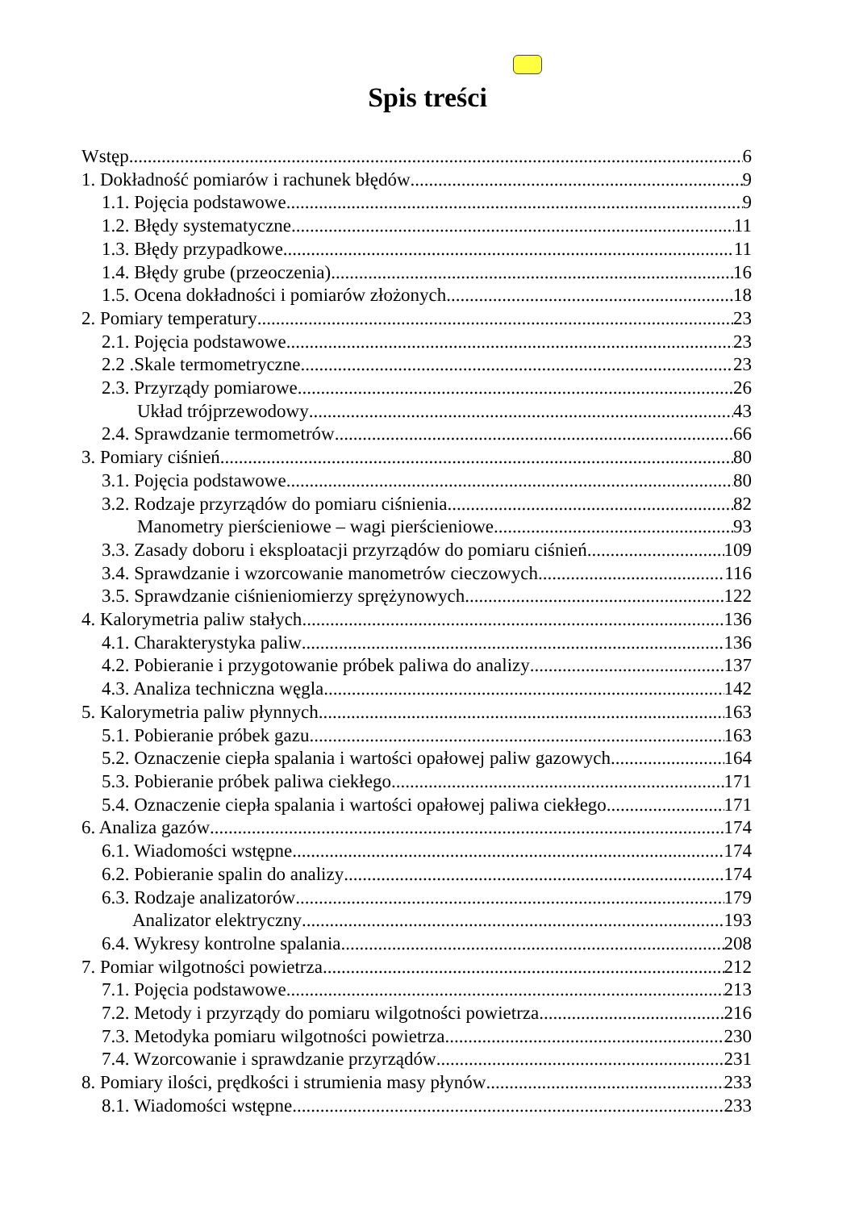Spis treści
Wstęp 6
1. Dokładność pomiarów i rachunek błędów 9
1.1. Pojęcia podstawowe 9
1.2. Błędy systematyczne 11
1.3. Błędy przypadkowe 11
1.4. Błędy grube (przeoczenia) 16
1.5. Ocena dokładności i pomiarów złożonych 18
2. Pomiary temperatury 23
2.1. Pojęcia podstawowe 23
2.2 .Skale termometryczne 23
2.3. Przyrządy pomiarowe 26
Układ trójprzewodowy 43
2.4. Sprawdzanie termometrów 66
3. Pomiary ciśnień 80
3.1. Pojęcia podstawowe 80
3.2. Rodzaje przyrządów do pomiaru ciśnienia 82
Manometry pierścieniowe – wagi pierścieniowe 93
3.3. Zasady doboru i eksploatacji przyrządów do pomiaru ciśnień 109
3.4. Sprawdzanie i wzorcowanie manometrów cieczowych 116
3.5. Sprawdzanie ciśnieniomierzy sprężynowych 122
4. Kalorymetria paliw stałych 136
4.1. Charakterystyka paliw 136
4.2. Pobieranie i przygotowanie próbek paliwa do analizy 137
4.3. Analiza techniczna węgla 142
5. Kalorymetria paliw płynnych 163
5.1. Pobieranie próbek gazu 163
5.2. Oznaczenie ciepła spalania i wartości opałowej paliw gazowych 164
5.3. Pobieranie próbek paliwa ciekłego 171
5.4. Oznaczenie ciepła spalania i wartości opałowej paliwa ciekłego 171
6. Analiza gazów 174
6.1. Wiadomości wstępne 174
6.2. Pobieranie spalin do analizy 174
6.3. Rodzaje analizatorów 179
Analizator elektryczny 193
6.4. Wykresy kontrolne spalania 208
7. Pomiar wilgotności powietrza 212
7.1. Pojęcia podstawowe 213
7.2. Metody i przyrządy do pomiaru wilgotności powietrza 216
7.3. Metodyka pomiaru wilgotności powietrza 230
7.4. Wzorcowanie i sprawdzanie przyrządów 231
8. Pomiary ilości, prędkości i strumienia masy płynów 233
8.1. Wiadomości wstępne 233